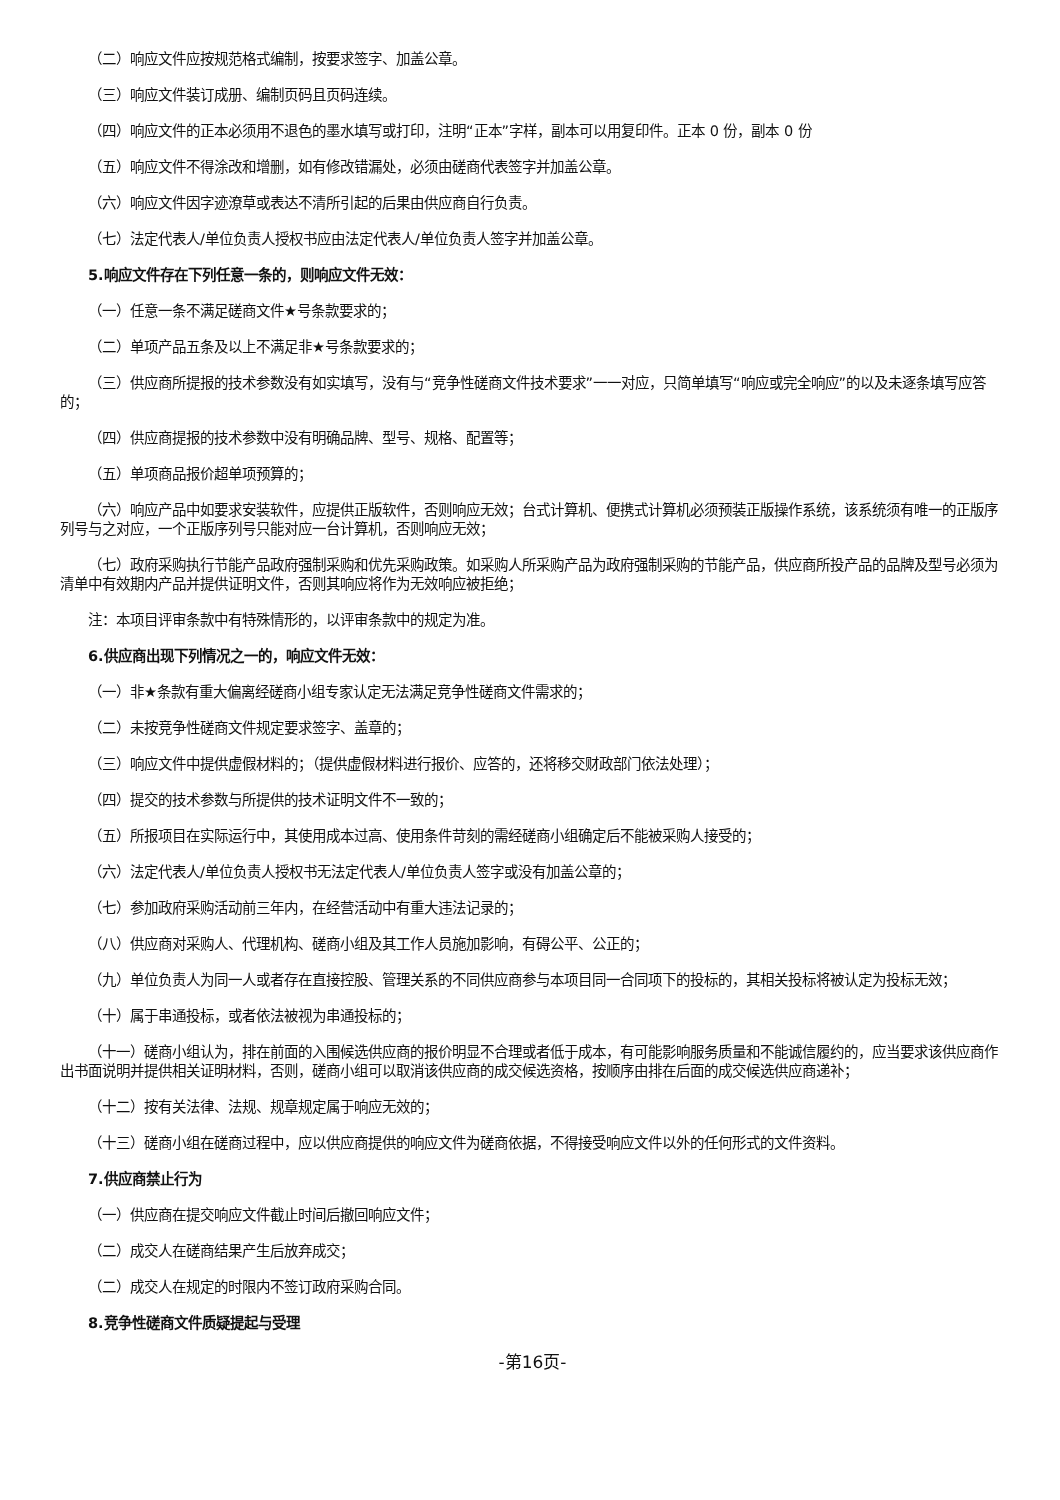（二）响应文件应按规范格式编制，按要求签字、加盖公章。
（三）响应文件装订成册、编制页码且页码连续。
（四）响应文件的正本必须用不退色的墨水填写或打印，注明“正本”字样，副本可以用复印件。正本 0 份，副本 0 份
（五）响应文件不得涂改和增删，如有修改错漏处，必须由磋商代表签字并加盖公章。
（六）响应文件因字迹潦草或表达不清所引起的后果由供应商自行负责。
（七）法定代表人/单位负责人授权书应由法定代表人/单位负责人签字并加盖公章。
5.响应文件存在下列任意一条的，则响应文件无效：
（一）任意一条不满足磋商文件★号条款要求的；
（二）单项产品五条及以上不满足非★号条款要求的；
（三）供应商所提报的技术参数没有如实填写，没有与“竞争性磋商文件技术要求”一一对应，只简单填写“响应或完全响应”的以及未逐条填写应答的；
（四）供应商提报的技术参数中没有明确品牌、型号、规格、配置等；
（五）单项商品报价超单项预算的；
（六）响应产品中如要求安装软件，应提供正版软件，否则响应无效；台式计算机、便携式计算机必须预装正版操作系统，该系统须有唯一的正版序列号与之对应，一个正版序列号只能对应一台计算机，否则响应无效；
（七）政府采购执行节能产品政府强制采购和优先采购政策。如采购人所采购产品为政府强制采购的节能产品，供应商所投产品的品牌及型号必须为清单中有效期内产品并提供证明文件，否则其响应将作为无效响应被拒绝；
注：本项目评审条款中有特殊情形的，以评审条款中的规定为准。
6.供应商出现下列情况之一的，响应文件无效：
（一）非★条款有重大偏离经磋商小组专家认定无法满足竞争性磋商文件需求的；
（二）未按竞争性磋商文件规定要求签字、盖章的；
（三）响应文件中提供虚假材料的；（提供虚假材料进行报价、应答的，还将移交财政部门依法处理）；
（四）提交的技术参数与所提供的技术证明文件不一致的；
（五）所报项目在实际运行中，其使用成本过高、使用条件苛刻的需经磋商小组确定后不能被采购人接受的；
（六）法定代表人/单位负责人授权书无法定代表人/单位负责人签字或没有加盖公章的；
（七）参加政府采购活动前三年内，在经营活动中有重大违法记录的；
（八）供应商对采购人、代理机构、磋商小组及其工作人员施加影响，有碍公平、公正的；
（九）单位负责人为同一人或者存在直接控股、管理关系的不同供应商参与本项目同一合同项下的投标的，其相关投标将被认定为投标无效；
（十）属于串通投标，或者依法被视为串通投标的；
（十一）磋商小组认为，排在前面的入围候选供应商的报价明显不合理或者低于成本，有可能影响服务质量和不能诚信履约的，应当要求该供应商作出书面说明并提供相关证明材料，否则，磋商小组可以取消该供应商的成交候选资格，按顺序由排在后面的成交候选供应商递补；
（十二）按有关法律、法规、规章规定属于响应无效的；
（十三）磋商小组在磋商过程中，应以供应商提供的响应文件为磋商依据，不得接受响应文件以外的任何形式的文件资料。
7.供应商禁止行为
（一）供应商在提交响应文件截止时间后撤回响应文件；
（二）成交人在磋商结果产生后放弃成交；
（二）成交人在规定的时限内不签订政府采购合同。
8.竞争性磋商文件质疑提起与受理
-第16页-